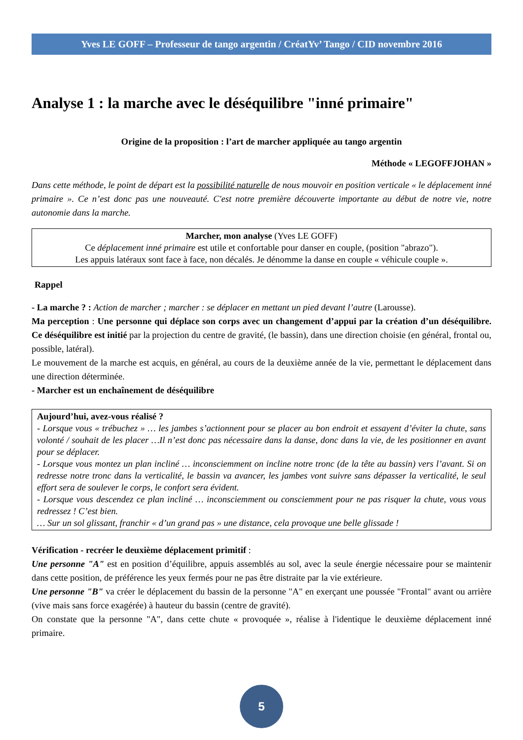Yves LE GOFF – Professeur de tango argentin / CréatYv’ Tango / CID novembre 2016
Analyse 1 : la marche avec le déséquilibre "inné primaire"
Origine de la proposition : l’art de marcher appliquée au tango argentin
Méthode « LEGOFFJOHAN »
Dans cette méthode, le point de départ est la possibilité naturelle de nous mouvoir en position verticale « le déplacement inné primaire ». Ce n’est donc pas une nouveauté. C'est notre première découverte importante au début de notre vie, notre autonomie dans la marche.
Marcher, mon analyse (Yves LE GOFF)
Ce déplacement inné primaire est utile et confortable pour danser en couple, (position "abrazo").
Les appuis latéraux sont face à face, non décalés. Je dénomme la danse en couple « véhicule couple ».
Rappel
- La marche ? : Action de marcher ; marcher : se déplacer en mettant un pied devant l’autre (Larousse).
Ma perception : Une personne qui déplace son corps avec un changement d’appui par la création d’un déséquilibre. Ce déséquilibre est initié par la projection du centre de gravité, (le bassin), dans une direction choisie (en général, frontal ou, possible, latéral).
Le mouvement de la marche est acquis, en général, au cours de la deuxième année de la vie, permettant le déplacement dans une direction déterminée.
- Marcher est un enchaînement de déséquilibre
Aujourd’hui, avez-vous réalisé ?
- Lorsque vous « trébuchez » … les jambes s’actionnent pour se placer au bon endroit et essayent d’éviter la chute, sans volonté / souhait de les placer …Il n’est donc pas nécessaire dans la danse, donc dans la vie, de les positionner en avant pour se déplacer.
- Lorsque vous montez un plan incliné … inconsciemment on incline notre tronc (de la tête au bassin) vers l’avant. Si on redresse notre tronc dans la verticalité, le bassin va avancer, les jambes vont suivre sans dépasser la verticalité, le seul effort sera de soulever le corps, le confort sera évident.
- Lorsque vous descendez ce plan incliné … inconsciemment ou consciemment pour ne pas risquer la chute, vous vous redressez ! C’est bien.
… Sur un sol glissant, franchir « d’un grand pas » une distance, cela provoque une belle glissade !
Vérification - recréer le deuxième déplacement primitif :
Une personne "A" est en position d’équilibre, appuis assemblés au sol, avec la seule énergie nécessaire pour se maintenir dans cette position, de préférence les yeux fermés pour ne pas être distraite par la vie extérieure.
Une personne "B" va créer le déplacement du bassin de la personne "A" en exerçant une poussée "Frontal" avant ou arrière (vive mais sans force exagérée) à hauteur du bassin (centre de gravité).
On constate que la personne "A", dans cette chute « provoquée », réalise à l'identique le deuxième déplacement inné primaire.
5